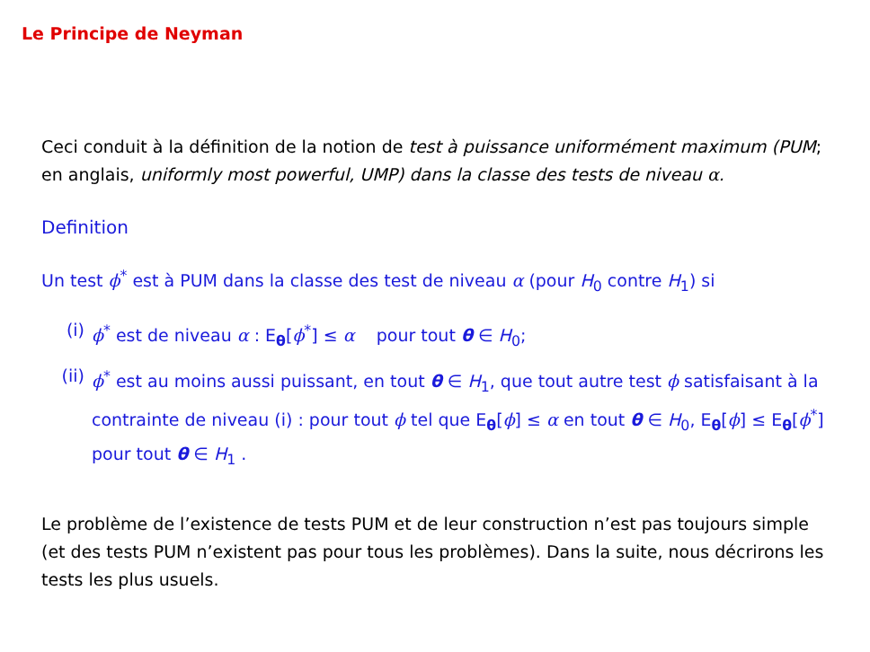Le Principe de Neyman
Ceci conduit à la définition de la notion de test à puissance uniformément maximum (PUM; en anglais, uniformly most powerful, UMP) dans la classe des tests de niveau α.
Definition
Un test ϕ<sup>*</sup> est à PUM dans la classe des test de niveau α (pour H<sub>0</sub> contre H<sub>1</sub>) si
(i) ϕ<sup>*</sup> est de niveau α : E<sub>θ</sub>[ϕ<sup>*</sup>] ≤ α pour tout θ ∈ H<sub>0</sub>;
(ii) ϕ<sup>*</sup> est au moins aussi puissant, en tout θ ∈ H<sub>1</sub>, que tout autre test ϕ satisfaisant à la contrainte de niveau (i) : pour tout ϕ tel que E<sub>θ</sub>[ϕ] ≤ α en tout θ ∈ H<sub>0</sub>, E<sub>θ</sub>[ϕ] ≤ E<sub>θ</sub>[ϕ<sup>*</sup>] pour tout θ ∈ H<sub>1</sub> .
Le problème de l’existence de tests PUM et de leur construction n’est pas toujours simple (et des tests PUM n’existent pas pour tous les problèmes). Dans la suite, nous décrirons les tests les plus usuels.